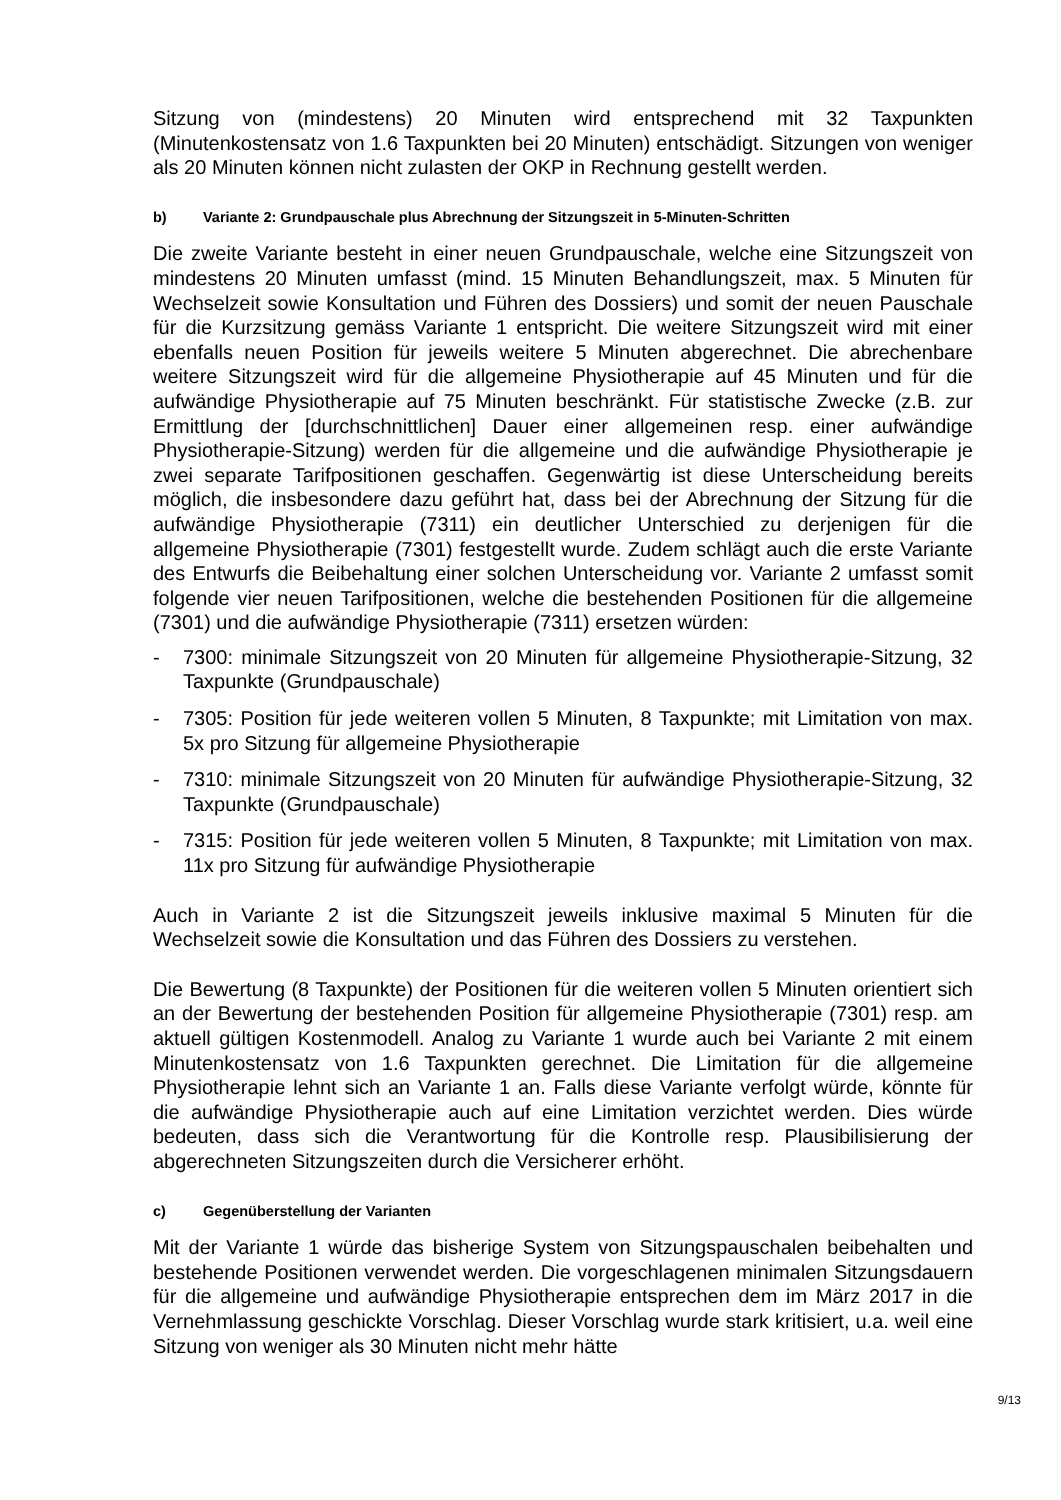Sitzung von (mindestens) 20 Minuten wird entsprechend mit 32 Taxpunkten (Minutenkostensatz von 1.6 Taxpunkten bei 20 Minuten) entschädigt. Sitzungen von weniger als 20 Minuten können nicht zulasten der OKP in Rechnung gestellt werden.
b) Variante 2: Grundpauschale plus Abrechnung der Sitzungszeit in 5-Minuten-Schritten
Die zweite Variante besteht in einer neuen Grundpauschale, welche eine Sitzungszeit von mindestens 20 Minuten umfasst (mind. 15 Minuten Behandlungszeit, max. 5 Minuten für Wechselzeit sowie Konsultation und Führen des Dossiers) und somit der neuen Pauschale für die Kurzsitzung gemäss Variante 1 entspricht. Die weitere Sitzungszeit wird mit einer ebenfalls neuen Position für jeweils weitere 5 Minuten abgerechnet. Die abrechenbare weitere Sitzungszeit wird für die allgemeine Physiotherapie auf 45 Minuten und für die aufwändige Physiotherapie auf 75 Minuten beschränkt. Für statistische Zwecke (z.B. zur Ermittlung der [durchschnittlichen] Dauer einer allgemeinen resp. einer aufwändige Physiotherapie-Sitzung) werden für die allgemeine und die aufwändige Physiotherapie je zwei separate Tarifpositionen geschaffen. Gegenwärtig ist diese Unterscheidung bereits möglich, die insbesondere dazu geführt hat, dass bei der Abrechnung der Sitzung für die aufwändige Physiotherapie (7311) ein deutlicher Unterschied zu derjenigen für die allgemeine Physiotherapie (7301) festgestellt wurde. Zudem schlägt auch die erste Variante des Entwurfs die Beibehaltung einer solchen Unterscheidung vor. Variante 2 umfasst somit folgende vier neuen Tarifpositionen, welche die bestehenden Positionen für die allgemeine (7301) und die aufwändige Physiotherapie (7311) ersetzen würden:
- 7300: minimale Sitzungszeit von 20 Minuten für allgemeine Physiotherapie-Sitzung, 32 Taxpunkte (Grundpauschale)
- 7305: Position für jede weiteren vollen 5 Minuten, 8 Taxpunkte; mit Limitation von max. 5x pro Sitzung für allgemeine Physiotherapie
- 7310: minimale Sitzungszeit von 20 Minuten für aufwändige Physiotherapie-Sitzung, 32 Taxpunkte (Grundpauschale)
- 7315: Position für jede weiteren vollen 5 Minuten, 8 Taxpunkte; mit Limitation von max. 11x pro Sitzung für aufwändige Physiotherapie
Auch in Variante 2 ist die Sitzungszeit jeweils inklusive maximal 5 Minuten für die Wechselzeit sowie die Konsultation und das Führen des Dossiers zu verstehen.
Die Bewertung (8 Taxpunkte) der Positionen für die weiteren vollen 5 Minuten orientiert sich an der Bewertung der bestehenden Position für allgemeine Physiotherapie (7301) resp. am aktuell gültigen Kostenmodell. Analog zu Variante 1 wurde auch bei Variante 2 mit einem Minutenkostensatz von 1.6 Taxpunkten gerechnet. Die Limitation für die allgemeine Physiotherapie lehnt sich an Variante 1 an. Falls diese Variante verfolgt würde, könnte für die aufwändige Physiotherapie auch auf eine Limitation verzichtet werden. Dies würde bedeuten, dass sich die Verantwortung für die Kontrolle resp. Plausibilisierung der abgerechneten Sitzungszeiten durch die Versicherer erhöht.
c) Gegenüberstellung der Varianten
Mit der Variante 1 würde das bisherige System von Sitzungspauschalen beibehalten und bestehende Positionen verwendet werden. Die vorgeschlagenen minimalen Sitzungsdauern für die allgemeine und aufwändige Physiotherapie entsprechen dem im März 2017 in die Vernehmlassung geschickte Vorschlag. Dieser Vorschlag wurde stark kritisiert, u.a. weil eine Sitzung von weniger als 30 Minuten nicht mehr hätte
9/13